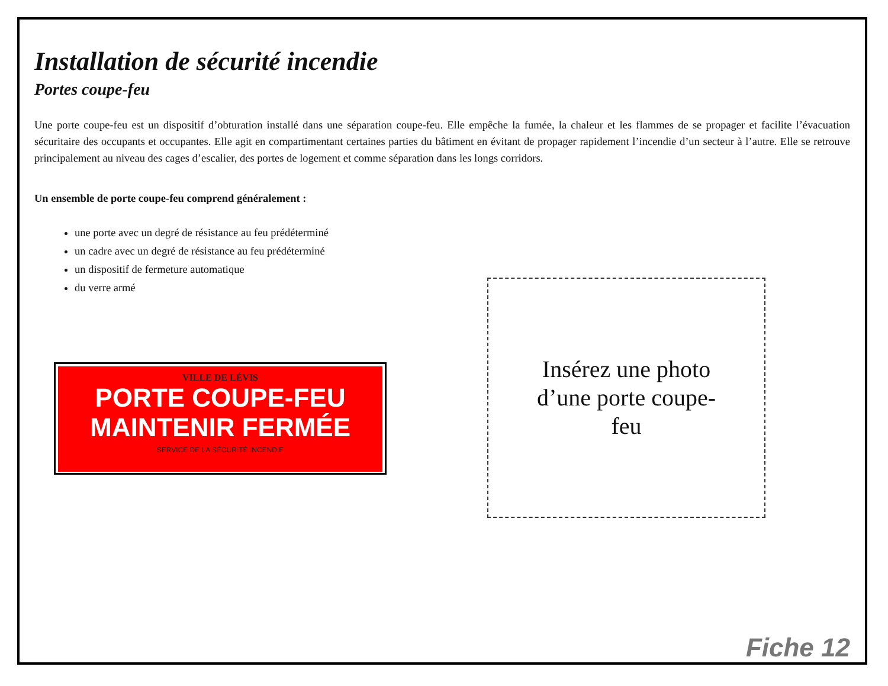Installation de sécurité incendie
Portes coupe-feu
Une porte coupe-feu est un dispositif d’obturation installé dans une séparation coupe-feu. Elle empêche la fumée, la chaleur et les flammes de se propager et facilite l’évacuation sécuritaire des occupants et occupantes. Elle agit en compartimentant certaines parties du bâtiment en évitant de propager rapidement l’incendie d’un secteur à l’autre. Elle se retrouve principalement au niveau des cages d’escalier, des portes de logement et comme séparation dans les longs corridors.
Un ensemble de porte coupe-feu comprend généralement :
une porte avec un degré de résistance au feu prédéterminé
un cadre avec un degré de résistance au feu prédéterminé
un dispositif de fermeture automatique
du verre armé
VILLE DE LÉVIS
PORTE COUPE-FEU
MAINTENIR FERMÉE
SERVICE DE LA SÉCURITÉ INCENDIE
Insérez une photo d’une porte coupe-feu
Fiche 12